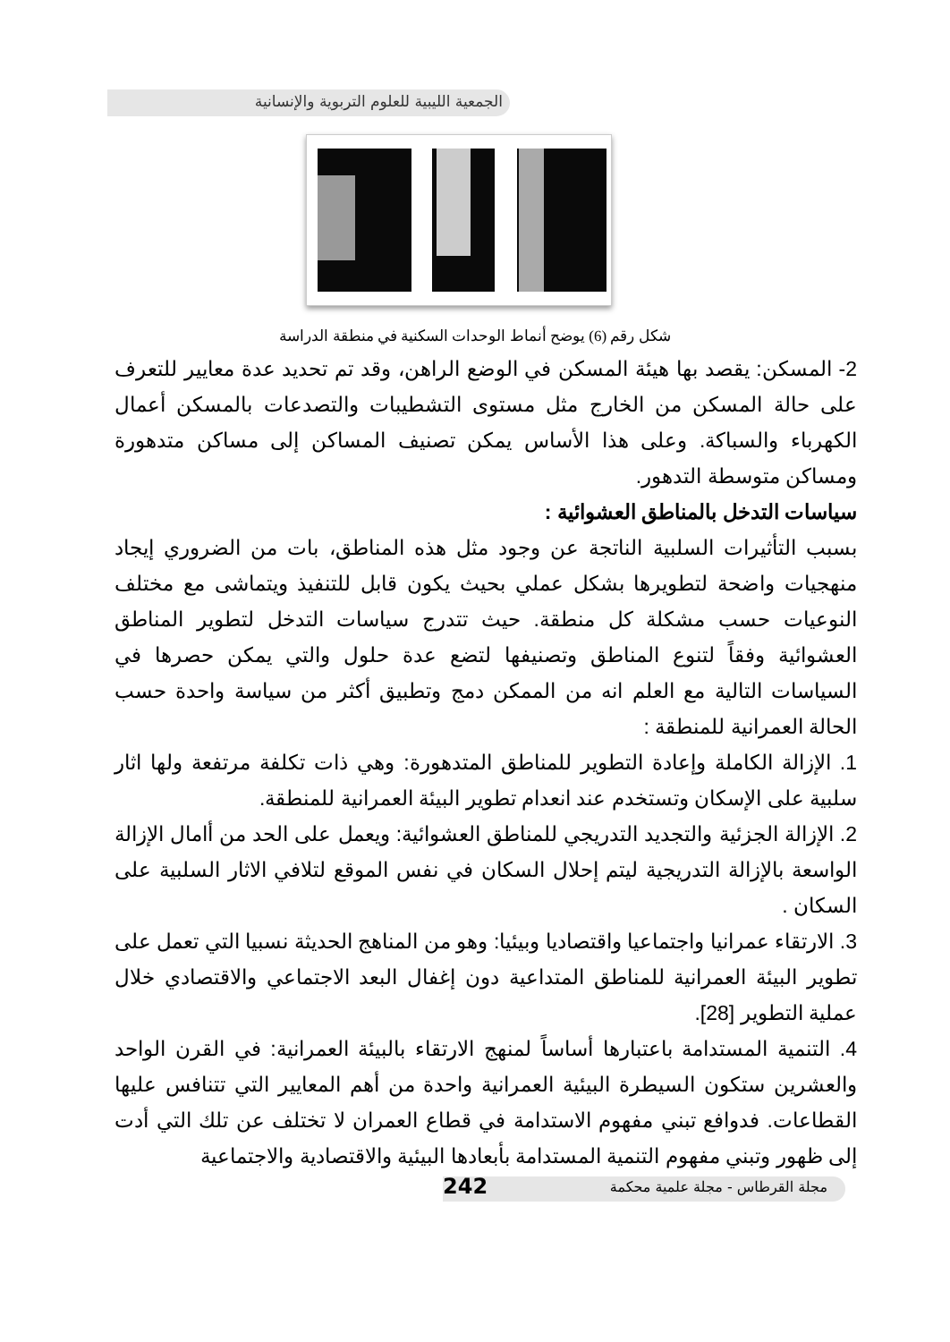الجمعية الليبية للعلوم التربوية والإنسانية
شكل رقم (6) يوضح أنماط الوحدات السكنية في منطقة الدراسة
2- المسكن: يقصد بها هيئة المسكن في الوضع الراهن، وقد تم تحديد عدة معايير للتعرف على حالة المسكن من الخارج مثل مستوى التشطيبات والتصدعات بالمسكن أعمال الكهرباء والسباكة. وعلى هذا الأساس يمكن تصنيف المساكن إلى مساكن متدهورة ومساكن متوسطة التدهور.
سياسات التدخل بالمناطق العشوائية :
بسبب التأثيرات السلبية الناتجة عن وجود مثل هذه المناطق، بات من الضروري إيجاد منهجيات واضحة لتطويرها بشكل عملي بحيث يكون قابل للتنفيذ ويتماشى مع مختلف النوعيات حسب مشكلة كل منطقة. حيث تتدرج سياسات التدخل لتطوير المناطق العشوائية وفقاً لتنوع المناطق وتصنيفها لتضع عدة حلول والتي يمكن حصرها في السياسات التالية مع العلم انه من الممكن دمج وتطبيق أكثر من سياسة واحدة حسب الحالة العمرانية للمنطقة :
1. الإزالة الكاملة وإعادة التطوير للمناطق المتدهورة: وهي ذات تكلفة مرتفعة ولها اثار سلبية على الإسكان وتستخدم عند انعدام تطوير البيئة العمرانية للمنطقة.
2. الإزالة الجزئية والتجديد التدريجي للمناطق العشوائية: ويعمل على الحد من أامال الإزالة الواسعة بالإزالة التدريجية ليتم إحلال السكان في نفس الموقع لتلافي الاثار السلبية على السكان .
3. الارتقاء عمرانيا واجتماعيا واقتصاديا وبيئيا: وهو من المناهج الحديثة نسبيا التي تعمل على تطوير البيئة العمرانية للمناطق المتداعية دون إغفال البعد الاجتماعي والاقتصادي خلال عملية التطوير [28].
4. التنمية المستدامة باعتبارها أساساً لمنهج الارتقاء بالبيئة العمرانية: في القرن الواحد والعشرين ستكون السيطرة البيئية العمرانية واحدة من أهم المعايير التي تتنافس عليها القطاعات. فدوافع تبني مفهوم الاستدامة في قطاع العمران لا تختلف عن تلك التي أدت إلى ظهور وتبني مفهوم التنمية المستدامة بأبعادها البيئية والاقتصادية والاجتماعية
مجلة القرطاس - مجلة علمية محكمة 242